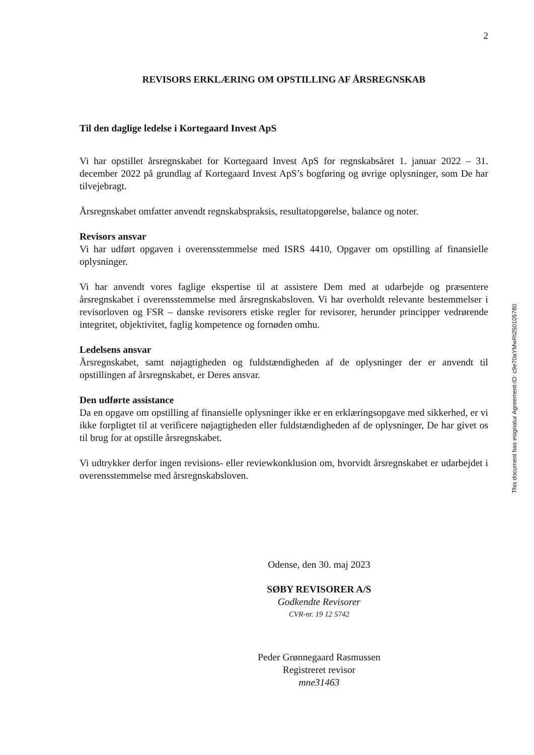2
REVISORS ERKLÆRING OM OPSTILLING AF ÅRSREGNSKAB
Til den daglige ledelse i Kortegaard Invest ApS
Vi har opstillet årsregnskabet for Kortegaard Invest ApS for regnskabsåret 1. januar 2022 – 31. december 2022 på grundlag af Kortegaard Invest ApS’s bogføring og øvrige oplysninger, som De har tilvejebragt.
Årsregnskabet omfatter anvendt regnskabspraksis, resultatopgørelse, balance og noter.
Revisors ansvar
Vi har udført opgaven i overensstemmelse med ISRS 4410, Opgaver om opstilling af finansielle oplysninger.
Vi har anvendt vores faglige ekspertise til at assistere Dem med at udarbejde og præsentere årsregnskabet i overensstemmelse med årsregnskabsloven. Vi har overholdt relevante bestemmelser i revisorloven og FSR – danske revisorers etiske regler for revisorer, herunder principper vedrørende integritet, objektivitet, faglig kompetence og fornøden omhu.
Ledelsens ansvar
Årsregnskabet, samt nøjagtigheden og fuldstændigheden af de oplysninger der er anvendt til opstillingen af årsregnskabet, er Deres ansvar.
Den udførte assistance
Da en opgave om opstilling af finansielle oplysninger ikke er en erklæringsopgave med sikkerhed, er vi ikke forpligtet til at verificere nøjagtigheden eller fuldstændigheden af de oplysninger, De har givet os til brug for at opstille årsregnskabet.
Vi udtrykker derfor ingen revisions- eller reviewkonklusion om, hvorvidt årsregnskabet er udarbejdet i overensstemmelse med årsregnskabsloven.
Odense, den 30. maj 2023
SØBY REVISORER A/S
Godkendte Revisorer
CVR-nr. 19 12 5742
Peder Grønnegaard Rasmussen
Registreret revisor
mne31463
This document has esignatur Agreement-ID: c9e70aYMwRt250105780